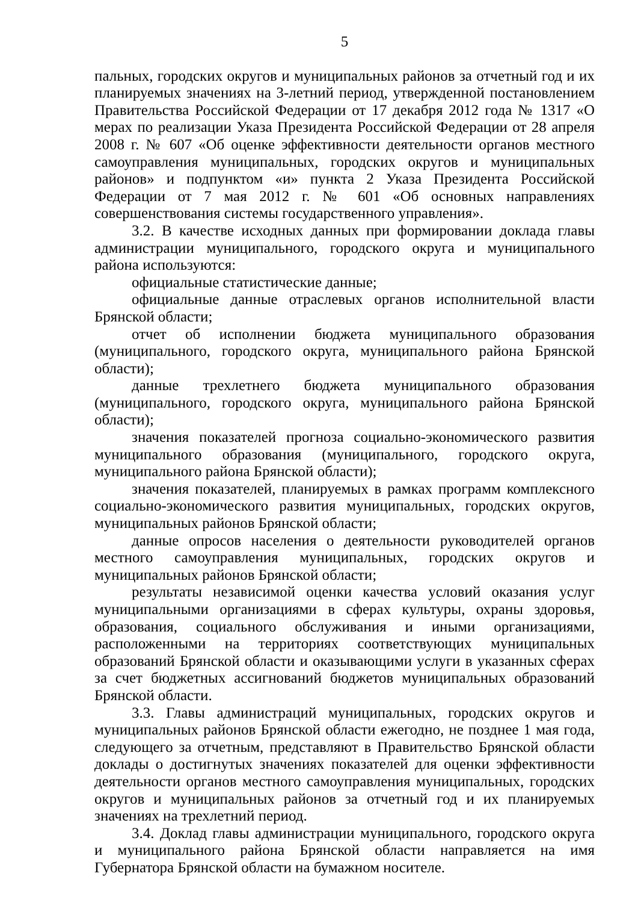5
пальных, городских округов и муниципальных районов за отчетный год и их планируемых значениях на 3-летний период, утвержденной постановлением Правительства Российской Федерации от 17 декабря 2012 года № 1317 «О мерах по реализации Указа Президента Российской Федерации от 28 апреля 2008 г. № 607 «Об оценке эффективности деятельности органов местного самоуправления муниципальных, городских округов и муниципальных районов» и подпунктом «и» пункта 2 Указа Президента Российской Федерации от 7 мая 2012 г. № 601 «Об основных направлениях совершенствования системы государственного управления».
3.2. В качестве исходных данных при формировании доклада главы администрации муниципального, городского округа и муниципального района используются:
официальные статистические данные;
официальные данные отраслевых органов исполнительной власти Брянской области;
отчет об исполнении бюджета муниципального образования (муниципального, городского округа, муниципального района Брянской области);
данные трехлетнего бюджета муниципального образования (муниципального, городского округа, муниципального района Брянской области);
значения показателей прогноза социально-экономического развития муниципального образования (муниципального, городского округа, муниципального района Брянской области);
значения показателей, планируемых в рамках программ комплексного социально-экономического развития муниципальных, городских округов, муниципальных районов Брянской области;
данные опросов населения о деятельности руководителей органов местного самоуправления муниципальных, городских округов и муниципальных районов Брянской области;
результаты независимой оценки качества условий оказания услуг муниципальными организациями в сферах культуры, охраны здоровья, образования, социального обслуживания и иными организациями, расположенными на территориях соответствующих муниципальных образований Брянской области и оказывающими услуги в указанных сферах за счет бюджетных ассигнований бюджетов муниципальных образований Брянской области.
3.3. Главы администраций муниципальных, городских округов и муниципальных районов Брянской области ежегодно, не позднее 1 мая года, следующего за отчетным, представляют в Правительство Брянской области доклады о достигнутых значениях показателей для оценки эффективности деятельности органов местного самоуправления муниципальных, городских округов и муниципальных районов за отчетный год и их планируемых значениях на трехлетний период.
3.4. Доклад главы администрации муниципального, городского округа и муниципального района Брянской области направляется на имя Губернатора Брянской области на бумажном носителе.